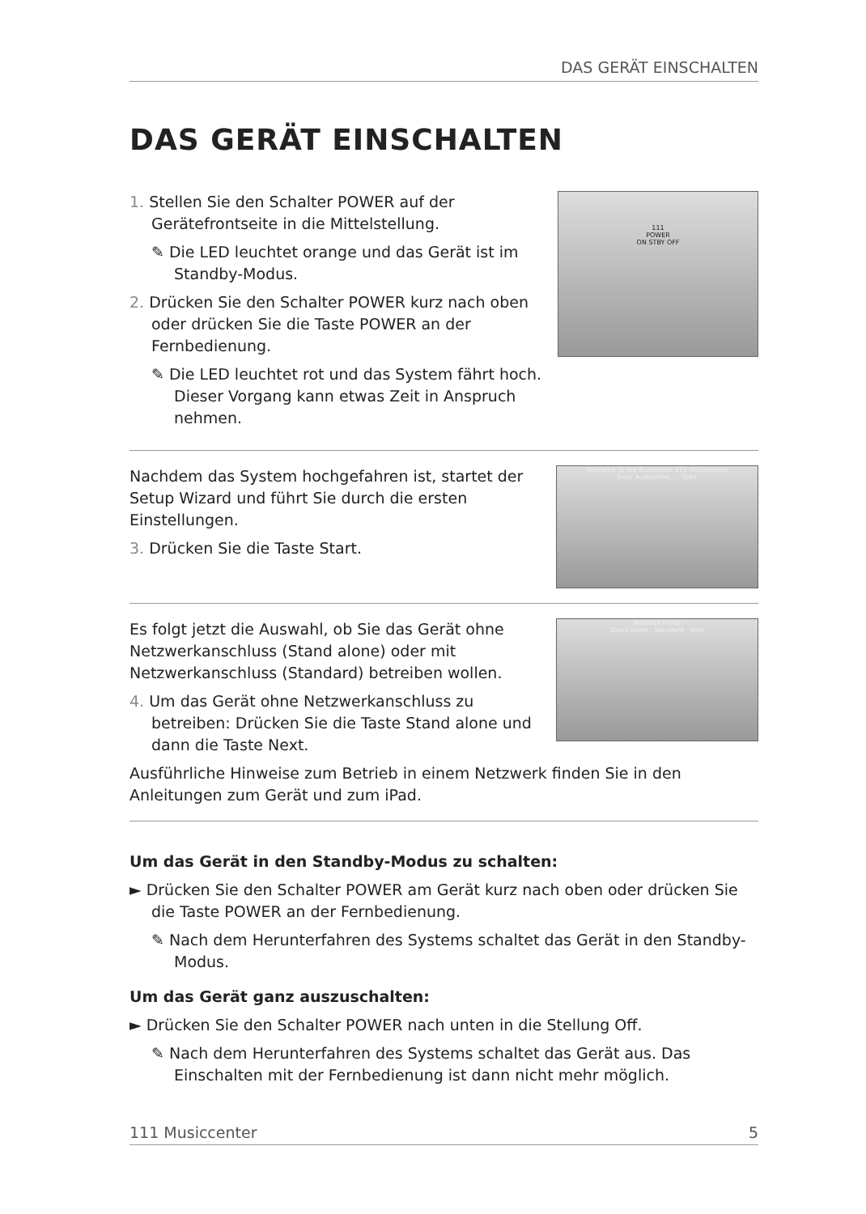DAS GERÄT EINSCHALTEN
DAS GERÄT EINSCHALTEN
1. Stellen Sie den Schalter POWER auf der Gerätefrontseite in die Mittelstellung.
✎ Die LED leuchtet orange und das Gerät ist im Standby-Modus.
2. Drücken Sie den Schalter POWER kurz nach oben oder drücken Sie die Taste POWER an der Fernbedienung.
✎ Die LED leuchtet rot und das System fährt hoch. Dieser Vorgang kann etwas Zeit in Anspruch nehmen.
111
POWER
ON STBY OFF
Nachdem das System hochgefahren ist, startet der Setup Wizard und führt Sie durch die ersten Einstellungen.
3. Drücken Sie die Taste Start.
Welcome to the Burmester 111 Musiccenter
Dear Audiophile, ... Start
Es folgt jetzt die Auswahl, ob Sie das Gerät ohne Netzwerkanschluss (Stand alone) oder mit Netzwerkanschluss (Standard) betreiben wollen.
4. Um das Gerät ohne Netzwerkanschluss zu betreiben: Drücken Sie die Taste Stand alone und dann die Taste Next.
Network mode
Stand alone · Standard · Next
Ausführliche Hinweise zum Betrieb in einem Netzwerk finden Sie in den Anleitungen zum Gerät und zum iPad.
Um das Gerät in den Standby-Modus zu schalten:
► Drücken Sie den Schalter POWER am Gerät kurz nach oben oder drücken Sie die Taste POWER an der Fernbedienung.
✎ Nach dem Herunterfahren des Systems schaltet das Gerät in den Standby-Modus.
Um das Gerät ganz auszuschalten:
► Drücken Sie den Schalter POWER nach unten in die Stellung Off.
✎ Nach dem Herunterfahren des Systems schaltet das Gerät aus. Das Einschalten mit der Fernbedienung ist dann nicht mehr möglich.
111 Musiccenter 5